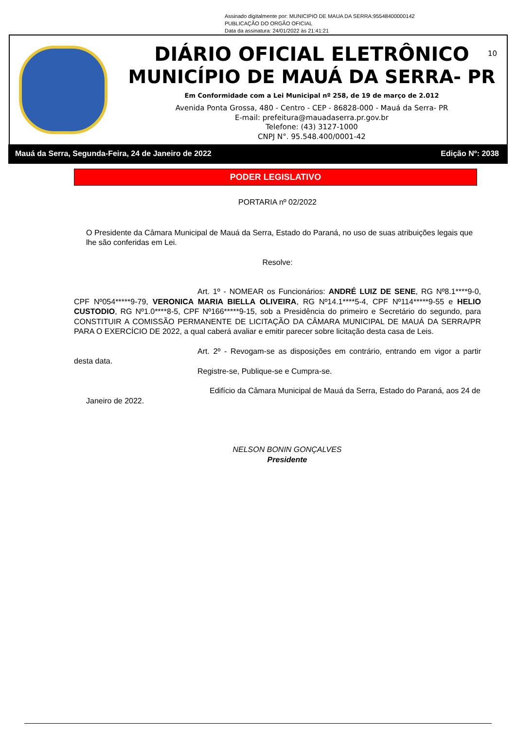Assinado digitalmente por: MUNICIPIO DE MAUA DA SERRA:95548400000142
PUBLICAÇÃO DO ORGÃO OFICIAL
Data da assinatura: 24/01/2022 às 21:41:21
10
DIÁRIO OFICIAL ELETRÔNICO
MUNICÍPIO DE MAUÁ DA SERRA- PR
Em Conformidade com a Lei Municipal nº 258, de 19 de março de 2.012
Avenida Ponta Grossa, 480 - Centro - CEP - 86828-000 - Mauá da Serra- PR
E-mail: prefeitura@mauadaserra.pr.gov.br
Telefone: (43) 3127-1000
CNPJ N°. 95.548.400/0001-42
Mauá da Serra, Segunda-Feira, 24 de Janeiro de 2022 Edição Nº: 2038
PODER LEGISLATIVO
PORTARIA nº 02/2022
O Presidente da Câmara Municipal de Mauá da Serra, Estado do Paraná, no uso de suas atribuições legais que lhe são conferidas em Lei.
Resolve:
Art. 1º - NOMEAR os Funcionários: ANDRÉ LUIZ DE SENE, RG Nº8.1****9-0, CPF Nº054*****9-79, VERONICA MARIA BIELLA OLIVEIRA, RG Nº14.1****5-4, CPF Nº114*****9-55 e HELIO CUSTODIO, RG Nº1.0****8-5, CPF Nº166*****9-15, sob a Presidência do primeiro e Secretário do segundo, para CONSTITUIR A COMISSÃO PERMANENTE DE LICITAÇÃO DA CÂMARA MUNICIPAL DE MAUÁ DA SERRA/PR PARA O EXERCÍCIO DE 2022, a qual caberá avaliar e emitir parecer sobre licitação desta casa de Leis.
Art. 2º - Revogam-se as disposições em contrário, entrando em vigor a partir desta data.
Registre-se, Publique-se e Cumpra-se.
Edifício da Câmara Municipal de Mauá da Serra, Estado do Paraná, aos 24 de Janeiro de 2022.
NELSON BONIN GONÇALVES
Presidente